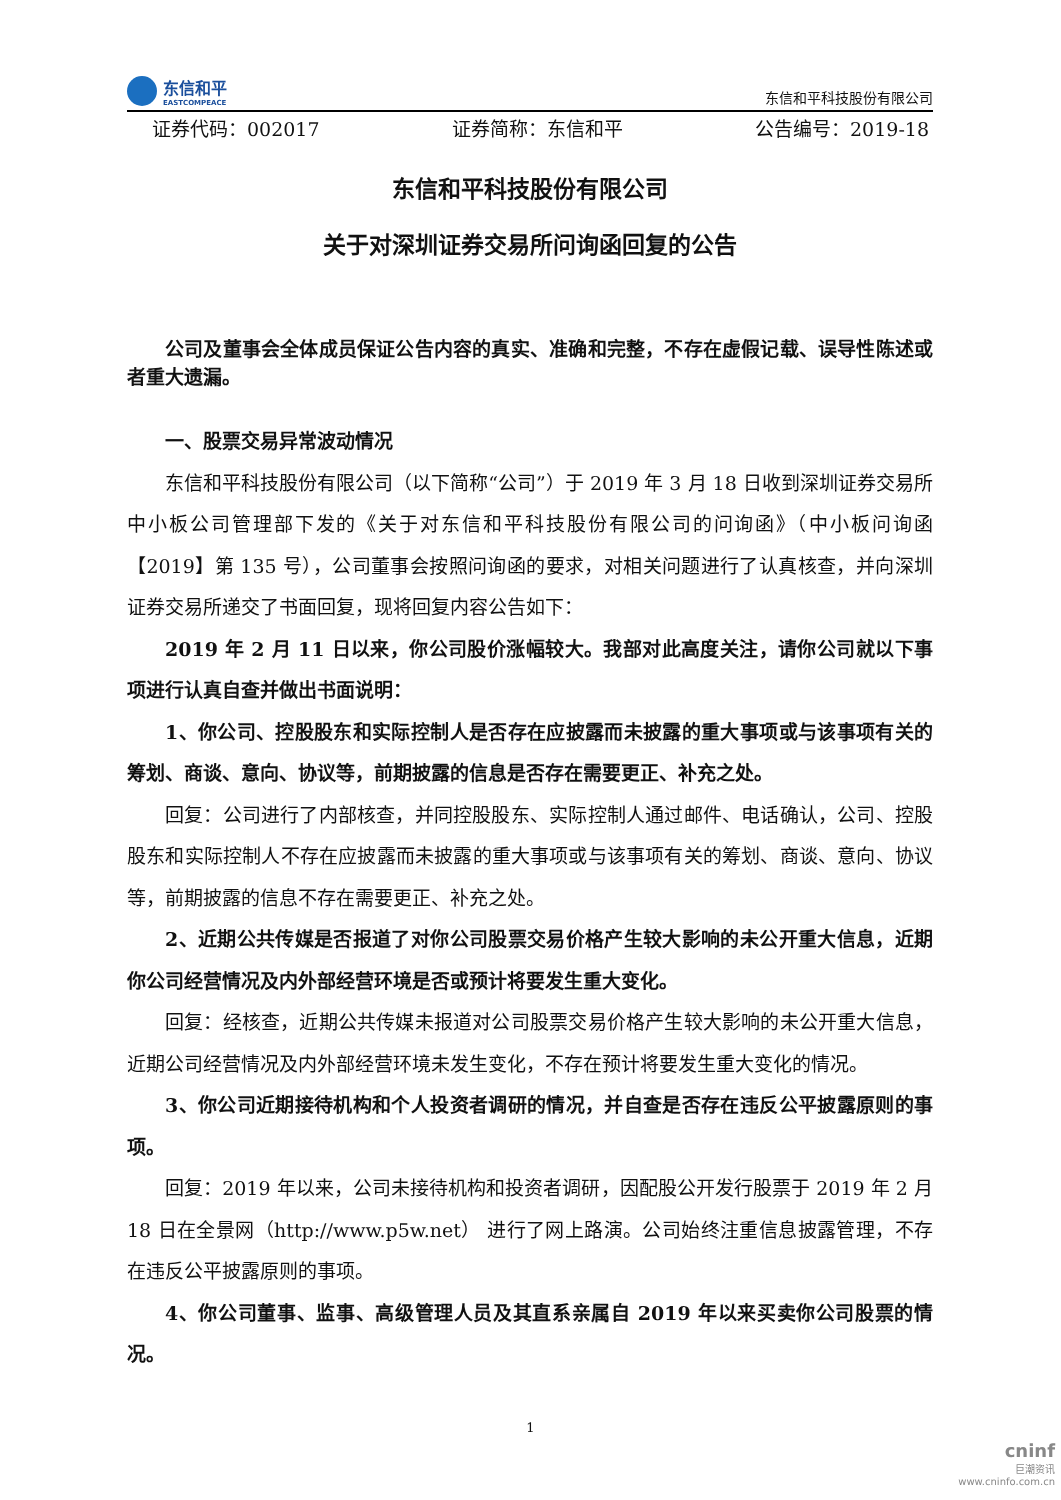东信和平
EASTCOMPEACE
东信和平科技股份有限公司
证券代码：002017 证券简称：东信和平 公告编号：2019-18
东信和平科技股份有限公司
关于对深圳证券交易所问询函回复的公告
公司及董事会全体成员保证公告内容的真实、准确和完整，不存在虚假记载、误导性陈述或者重大遗漏。
一、股票交易异常波动情况
东信和平科技股份有限公司（以下简称“公司”）于 2019 年 3 月 18 日收到深圳证券交易所中小板公司管理部下发的《关于对东信和平科技股份有限公司的问询函》（中小板问询函【2019】第 135 号），公司董事会按照问询函的要求，对相关问题进行了认真核查，并向深圳证券交易所递交了书面回复，现将回复内容公告如下：
2019 年 2 月 11 日以来，你公司股价涨幅较大。我部对此高度关注，请你公司就以下事项进行认真自查并做出书面说明：
1、你公司、控股股东和实际控制人是否存在应披露而未披露的重大事项或与该事项有关的筹划、商谈、意向、协议等，前期披露的信息是否存在需要更正、补充之处。
回复：公司进行了内部核查，并同控股股东、实际控制人通过邮件、电话确认，公司、控股股东和实际控制人不存在应披露而未披露的重大事项或与该事项有关的筹划、商谈、意向、协议等，前期披露的信息不存在需要更正、补充之处。
2、近期公共传媒是否报道了对你公司股票交易价格产生较大影响的未公开重大信息，近期你公司经营情况及内外部经营环境是否或预计将要发生重大变化。
回复：经核查，近期公共传媒未报道对公司股票交易价格产生较大影响的未公开重大信息，近期公司经营情况及内外部经营环境未发生变化，不存在预计将要发生重大变化的情况。
3、你公司近期接待机构和个人投资者调研的情况，并自查是否存在违反公平披露原则的事项。
回复：2019 年以来，公司未接待机构和投资者调研，因配股公开发行股票于 2019 年 2 月 18 日在全景网（http://www.p5w.net） 进行了网上路演。公司始终注重信息披露管理，不存在违反公平披露原则的事项。
4、你公司董事、监事、高级管理人员及其直系亲属自 2019 年以来买卖你公司股票的情况。
1
cninf
巨潮资讯
www.cninfo.com.cn